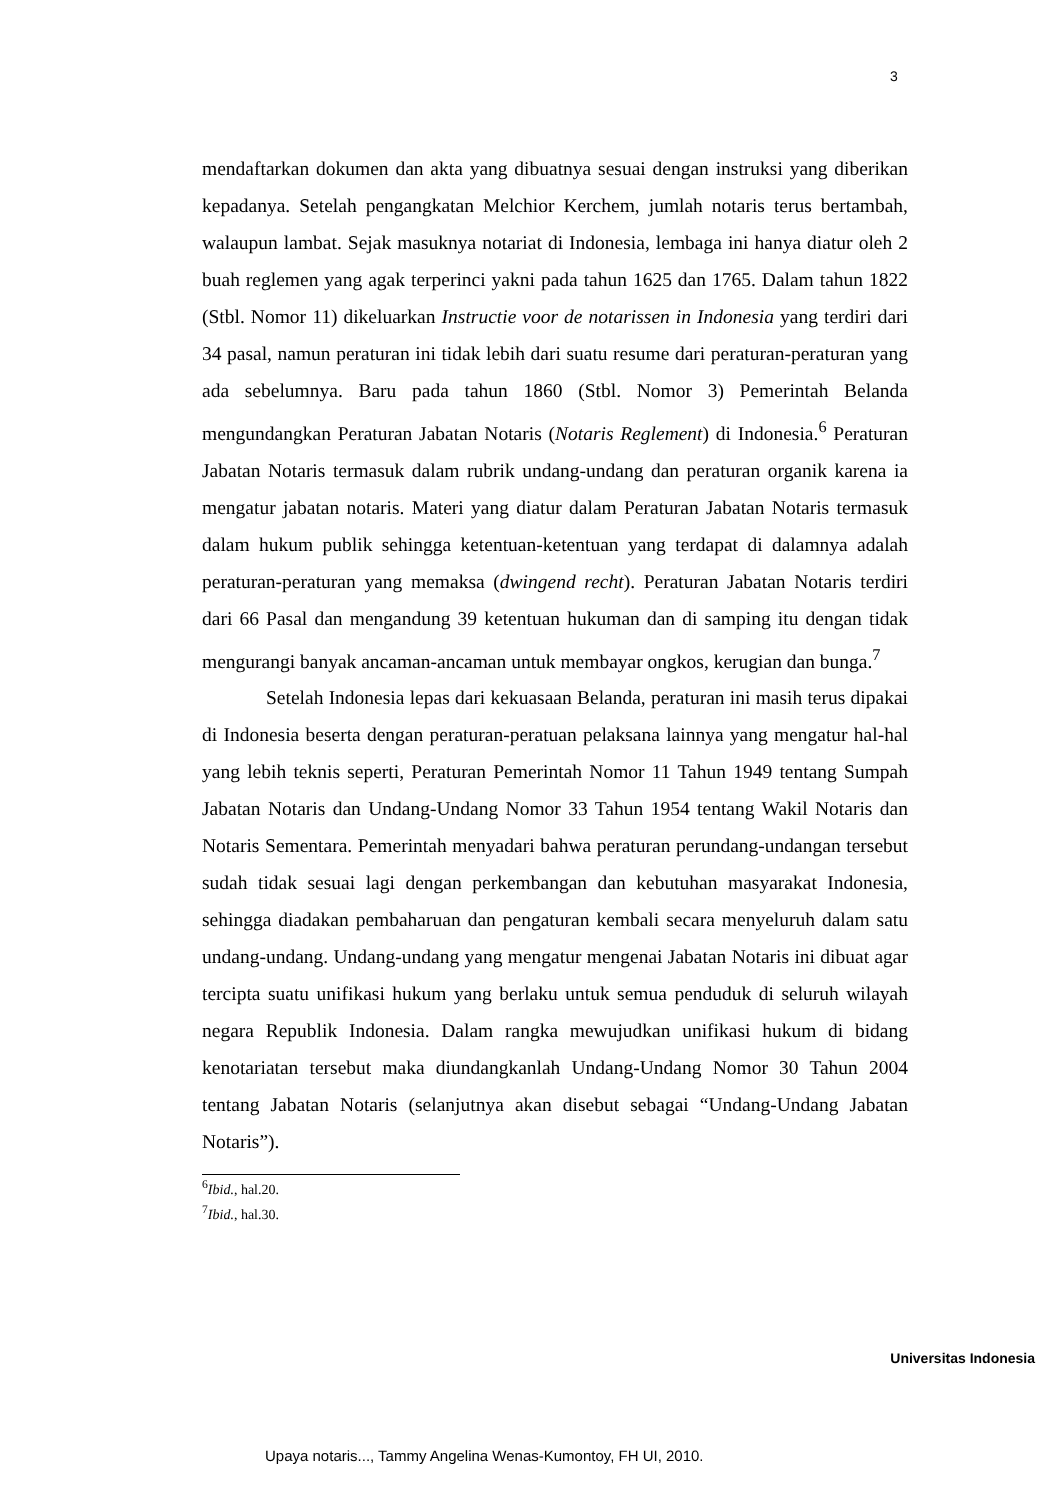3
mendaftarkan dokumen dan akta yang dibuatnya sesuai dengan instruksi yang diberikan kepadanya. Setelah pengangkatan Melchior Kerchem, jumlah notaris terus bertambah, walaupun lambat. Sejak masuknya notariat di Indonesia, lembaga ini hanya diatur oleh 2 buah reglemen yang agak terperinci yakni pada tahun 1625 dan 1765. Dalam tahun 1822 (Stbl. Nomor 11) dikeluarkan Instructie voor de notarissen in Indonesia yang terdiri dari 34 pasal, namun peraturan ini tidak lebih dari suatu resume dari peraturan-peraturan yang ada sebelumnya. Baru pada tahun 1860 (Stbl. Nomor 3) Pemerintah Belanda mengundangkan Peraturan Jabatan Notaris (Notaris Reglement) di Indonesia.<sup>6</sup> Peraturan Jabatan Notaris termasuk dalam rubrik undang-undang dan peraturan organik karena ia mengatur jabatan notaris. Materi yang diatur dalam Peraturan Jabatan Notaris termasuk dalam hukum publik sehingga ketentuan-ketentuan yang terdapat di dalamnya adalah peraturan-peraturan yang memaksa (dwingend recht). Peraturan Jabatan Notaris terdiri dari 66 Pasal dan mengandung 39 ketentuan hukuman dan di samping itu dengan tidak mengurangi banyak ancaman-ancaman untuk membayar ongkos, kerugian dan bunga.<sup>7</sup>
Setelah Indonesia lepas dari kekuasaan Belanda, peraturan ini masih terus dipakai di Indonesia beserta dengan peraturan-peratuan pelaksana lainnya yang mengatur hal-hal yang lebih teknis seperti, Peraturan Pemerintah Nomor 11 Tahun 1949 tentang Sumpah Jabatan Notaris dan Undang-Undang Nomor 33 Tahun 1954 tentang Wakil Notaris dan Notaris Sementara. Pemerintah menyadari bahwa peraturan perundang-undangan tersebut sudah tidak sesuai lagi dengan perkembangan dan kebutuhan masyarakat Indonesia, sehingga diadakan pembaharuan dan pengaturan kembali secara menyeluruh dalam satu undang-undang. Undang-undang yang mengatur mengenai Jabatan Notaris ini dibuat agar tercipta suatu unifikasi hukum yang berlaku untuk semua penduduk di seluruh wilayah negara Republik Indonesia. Dalam rangka mewujudkan unifikasi hukum di bidang kenotariatan tersebut maka diundangkanlah Undang-Undang Nomor 30 Tahun 2004 tentang Jabatan Notaris (selanjutnya akan disebut sebagai “Undang-Undang Jabatan Notaris”).
<sup>6</sup> Ibid., hal.20.
<sup>7</sup> Ibid., hal.30.
Universitas Indonesia
Upaya notaris..., Tammy Angelina Wenas-Kumontoy, FH UI, 2010.